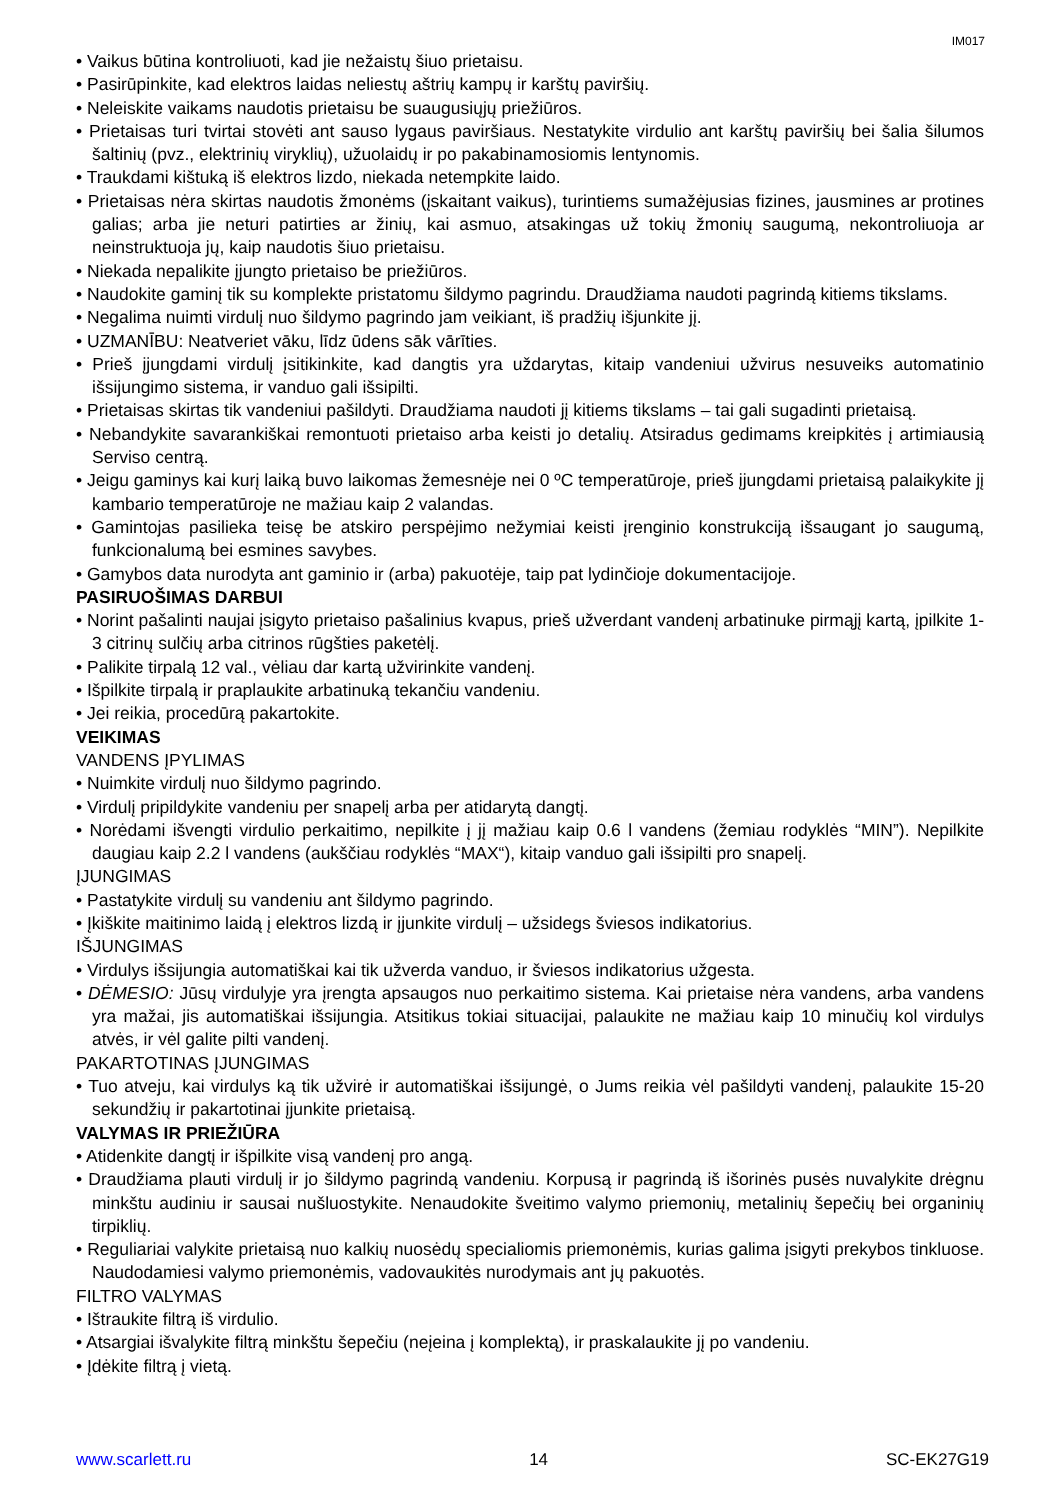IM017
Vaikus būtina kontroliuoti, kad jie nežaistų šiuo prietaisu.
Pasirūpinkite, kad elektros laidas neliestų aštrių kampų ir karštų paviršių.
Neleiskite vaikams naudotis prietaisu be suaugusiųjų priežiūros.
Prietaisas turi tvirtai stovėti ant sauso lygaus paviršiaus. Nestatykite virdulio ant karštų paviršių bei šalia šilumos šaltinių (pvz., elektrinių viryklių), užuolaidų ir po pakabinamosiomis lentynomis.
Traukdami kištuką iš elektros lizdo, niekada netempkite laido.
Prietaisas nėra skirtas naudotis žmonėms (įskaitant vaikus), turintiems sumažėjusias fizines, jausmines ar protines galias; arba jie neturi patirties ar žinių, kai asmuo, atsakingas už tokių žmonių saugumą, nekontroliuoja ar neinstruktuoja jų, kaip naudotis šiuo prietaisu.
Niekada nepalikite įjungto prietaiso be priežiūros.
Naudokite gaminį tik su komplekte pristatomu šildymo pagrindu. Draudžiama naudoti pagrindą kitiems tikslams.
Negalima nuimti virdulį nuo šildymo pagrindo jam veikiant, iš pradžių išjunkite jį.
UZMANĪBU: Neatveriet vāku, līdz ūdens sāk vārīties.
Prieš įjungdami virdulį įsitikinkite, kad dangtis yra uždarytas, kitaip vandeniui užvirus nesuveiks automatinio išsijungimo sistema, ir vanduo gali išsipilti.
Prietaisas skirtas tik vandeniui pašildyti. Draudžiama naudoti jį kitiems tikslams – tai gali sugadinti prietaisą.
Nebandykite savarankiškai remontuoti prietaiso arba keisti jo detalių. Atsiradus gedimams kreipkitės į artimiausią Serviso centrą.
Jeigu gaminys kai kurį laiką buvo laikomas žemesnėje nei 0 ºC temperatūroje, prieš įjungdami prietaisą palaikykite jį kambario temperatūroje ne mažiau kaip 2 valandas.
Gamintojas pasilieka teisę be atskiro perspėjimo nežymiai keisti įrenginio konstrukciją išsaugant jo saugumą, funkcionalumą bei esmines savybes.
Gamybos data nurodyta ant gaminio ir (arba) pakuotėje, taip pat lydinčioje dokumentacijoje.
PASIRUOŠIMAS DARBUI
Norint pašalinti naujai įsigyto prietaiso pašalinius kvapus, prieš užverdant vandenį arbatinuke pirmąjį kartą, įpilkite 1-3 citrinų sulčių arba citrinos rūgšties paketėlį.
Palikite tirpalą 12 val., vėliau dar kartą užvirinkite vandenį.
Išpilkite tirpalą ir praplaukite arbatinuką tekančiu vandeniu.
Jei reikia, procedūrą pakartokite.
VEIKIMAS
VANDENS ĮPYLIMAS
Nuimkite virdulį nuo šildymo pagrindo.
Virdulį pripildykite vandeniu per snapelį arba per atidarytą dangtį.
Norėdami išvengti virdulio perkaitimo, nepilkite į jį mažiau kaip 0.6 l vandens (žemiau rodyklės “MIN”). Nepilkite daugiau kaip 2.2 l vandens (aukščiau rodyklės “MAX“), kitaip vanduo gali išsipilti pro snapelį.
ĮJUNGIMAS
Pastatykite virdulį su vandeniu ant šildymo pagrindo.
Įkiškite maitinimo laidą į elektros lizdą ir įjunkite virdulį – užsidegs šviesos indikatorius.
IŠJUNGIMAS
Virdulys išsijungia automatiškai kai tik užverda vanduo, ir šviesos indikatorius užgesta.
DĖMESIO: Jūsų virdulyje yra įrengta apsaugos nuo perkaitimo sistema. Kai prietaise nėra vandens, arba vandens yra mažai, jis automatiškai išsijungia. Atsitikus tokiai situacijai, palaukite ne mažiau kaip 10 minučių kol virdulys atvės, ir vėl galite pilti vandenį.
PAKARTOTINAS ĮJUNGIMAS
Tuo atveju, kai virdulys ką tik užvirė ir automatiškai išsijungė, o Jums reikia vėl pašildyti vandenį, palaukite 15-20 sekundžių ir pakartotinai įjunkite prietaisą.
VALYMAS IR PRIEŽIŪRA
Atidenkite dangtį ir išpilkite visą vandenį pro angą.
Draudžiama plauti virdulį ir jo šildymo pagrindą vandeniu. Korpusą ir pagrindą iš išorinės pusės nuvalykite drėgnu minkštu audiniu ir sausai nušluostykite. Nenaudokite šveitimo valymo priemonių, metalinių šepečių bei organinių tirpiklių.
Reguliariai valykite prietaisą nuo kalkių nuosėdų specialiomis priemonėmis, kurias galima įsigyti prekybos tinkluose. Naudodamiesi valymo priemonėmis, vadovaukitės nurodymais ant jų pakuotės.
FILTRO VALYMAS
Ištraukite filtrą iš virdulio.
Atsargiai išvalykite filtrą minkštu šepečiu (neįeina į komplektą), ir praskalaukite jį po vandeniu.
Įdėkite filtrą į vietą.
www.scarlett.ru 14 SC-EK27G19